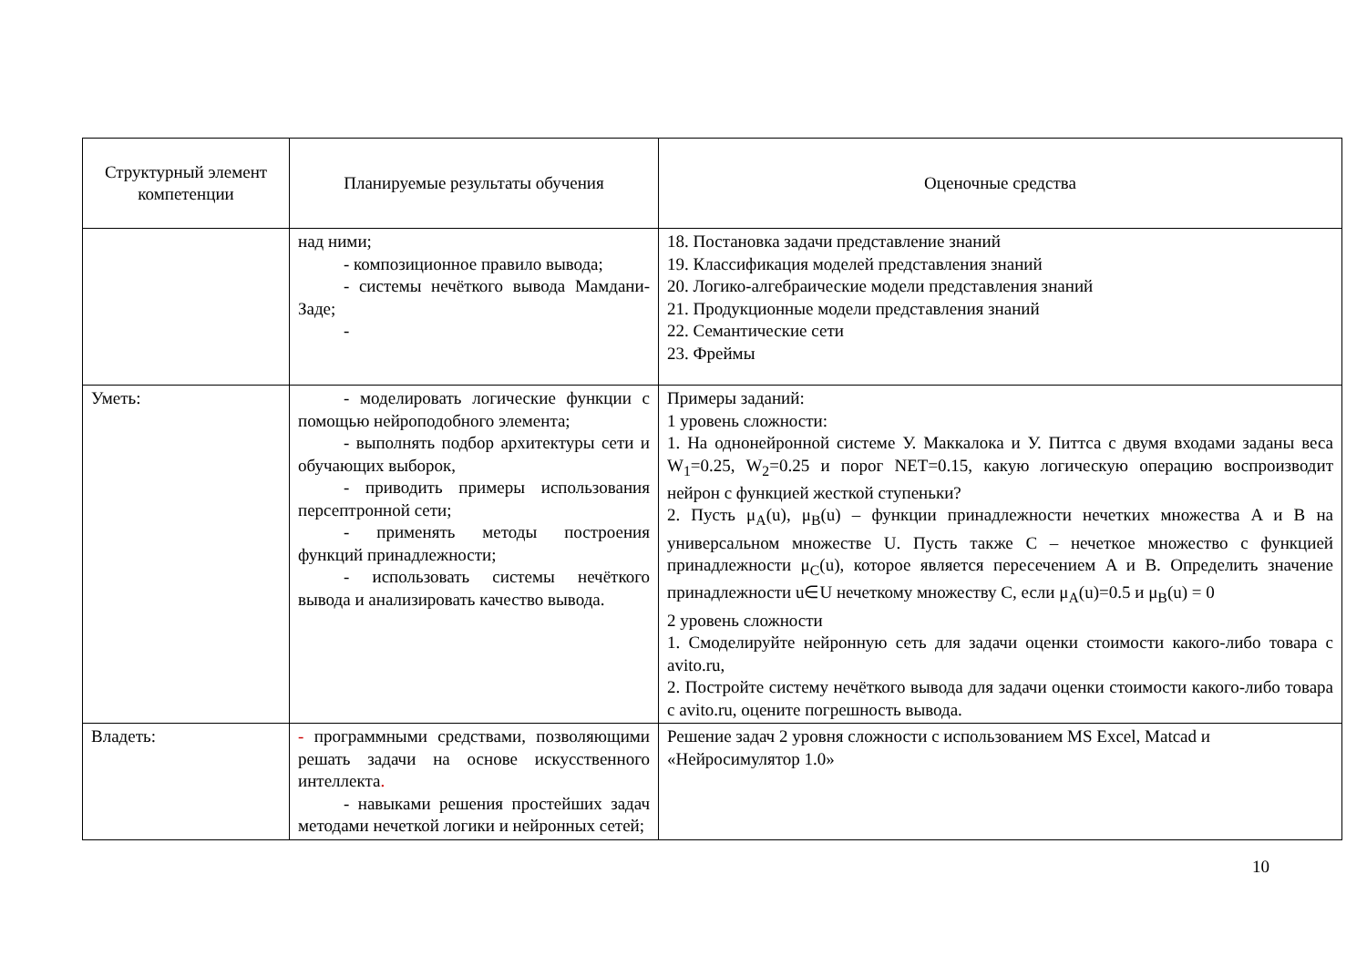| Структурный элемент компетенции | Планируемые результаты обучения | Оценочные средства |
| --- | --- | --- |
| | над ними; - композиционное правило вывода; - системы нечёткого вывода Мамдани-Заде; - | 18. Постановка задачи представление знаний 19. Классификация моделей представления знаний 20. Логико-алгебраические модели представления знаний 21. Продукционные модели представления знаний 22. Семантические сети 23. Фреймы |
| Уметь: | - моделировать логические функции с помощью нейроподобного элемента; - выполнять подбор архитектуры сети и обучающих выборок, - приводить примеры использования персептронной сети; - применять методы построения функций принадлежности; - использовать системы нечёткого вывода и анализировать качество вывода. | Примеры заданий: 1 уровень сложности: 1. На однонейронной системе У. Маккалока и У. Питтса с двумя входами заданы веса W<sub>1</sub>=0.25, W<sub>2</sub>=0.25 и порог NET=0.15, какую логическую операцию воспроизводит нейрон с функцией жесткой ступеньки? 2. Пусть μ<sub>A</sub>(u), μ<sub>B</sub>(u) – функции принадлежности нечетких множества A и B на универсальном множестве U. Пусть также C – нечеткое множество с функцией принадлежности μ<sub>C</sub>(u), которое является пересечением A и B. Определить значение принадлежности u∈U нечеткому множеству C, если μ<sub>A</sub>(u)=0.5 и μ<sub>B</sub>(u) = 0 2 уровень сложности 1. Смоделируйте нейронную сеть для задачи оценки стоимости какого-либо товара с avito.ru, 2. Постройте систему нечёткого вывода для задачи оценки стоимости какого-либо товара с avito.ru, оцените погрешность вывода. |
| Владеть: | - программными средствами, позволяющими решать задачи на основе искусственного интеллекта . - навыками решения простейших задач методами нечеткой логики и нейронных сетей; | Решение задач 2 уровня сложности с использованием MS Excel, Matcad и «Нейросимулятор 1.0» |
10